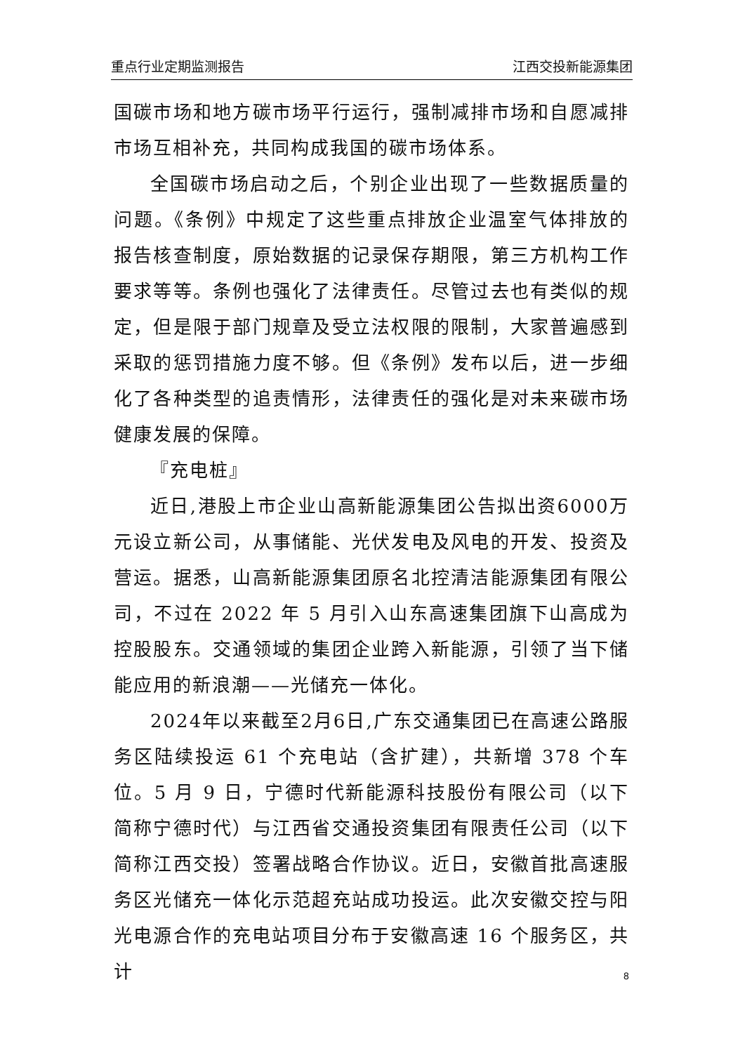重点行业定期监测报告 江西交投新能源集团
国碳市场和地方碳市场平行运行，强制减排市场和自愿减排市场互相补充，共同构成我国的碳市场体系。
全国碳市场启动之后，个别企业出现了一些数据质量的问题。《条例》中规定了这些重点排放企业温室气体排放的报告核查制度，原始数据的记录保存期限，第三方机构工作要求等等。条例也强化了法律责任。尽管过去也有类似的规定，但是限于部门规章及受立法权限的限制，大家普遍感到采取的惩罚措施力度不够。但《条例》发布以后，进一步细化了各种类型的追责情形，法律责任的强化是对未来碳市场健康发展的保障。
『充电桩』
近日,港股上市企业山高新能源集团公告拟出资6000万元设立新公司，从事储能、光伏发电及风电的开发、投资及营运。据悉，山高新能源集团原名北控清洁能源集团有限公司，不过在 2022 年 5 月引入山东高速集团旗下山高成为控股股东。交通领域的集团企业跨入新能源，引领了当下储能应用的新浪潮——光储充一体化。
2024年以来截至2月6日,广东交通集团已在高速公路服务区陆续投运 61 个充电站（含扩建），共新增 378 个车位。5 月 9 日，宁德时代新能源科技股份有限公司（以下简称宁德时代）与江西省交通投资集团有限责任公司（以下简称江西交投）签署战略合作协议。近日，安徽首批高速服务区光储充一体化示范超充站成功投运。此次安徽交控与阳光电源合作的充电站项目分布于安徽高速 16 个服务区，共计
8